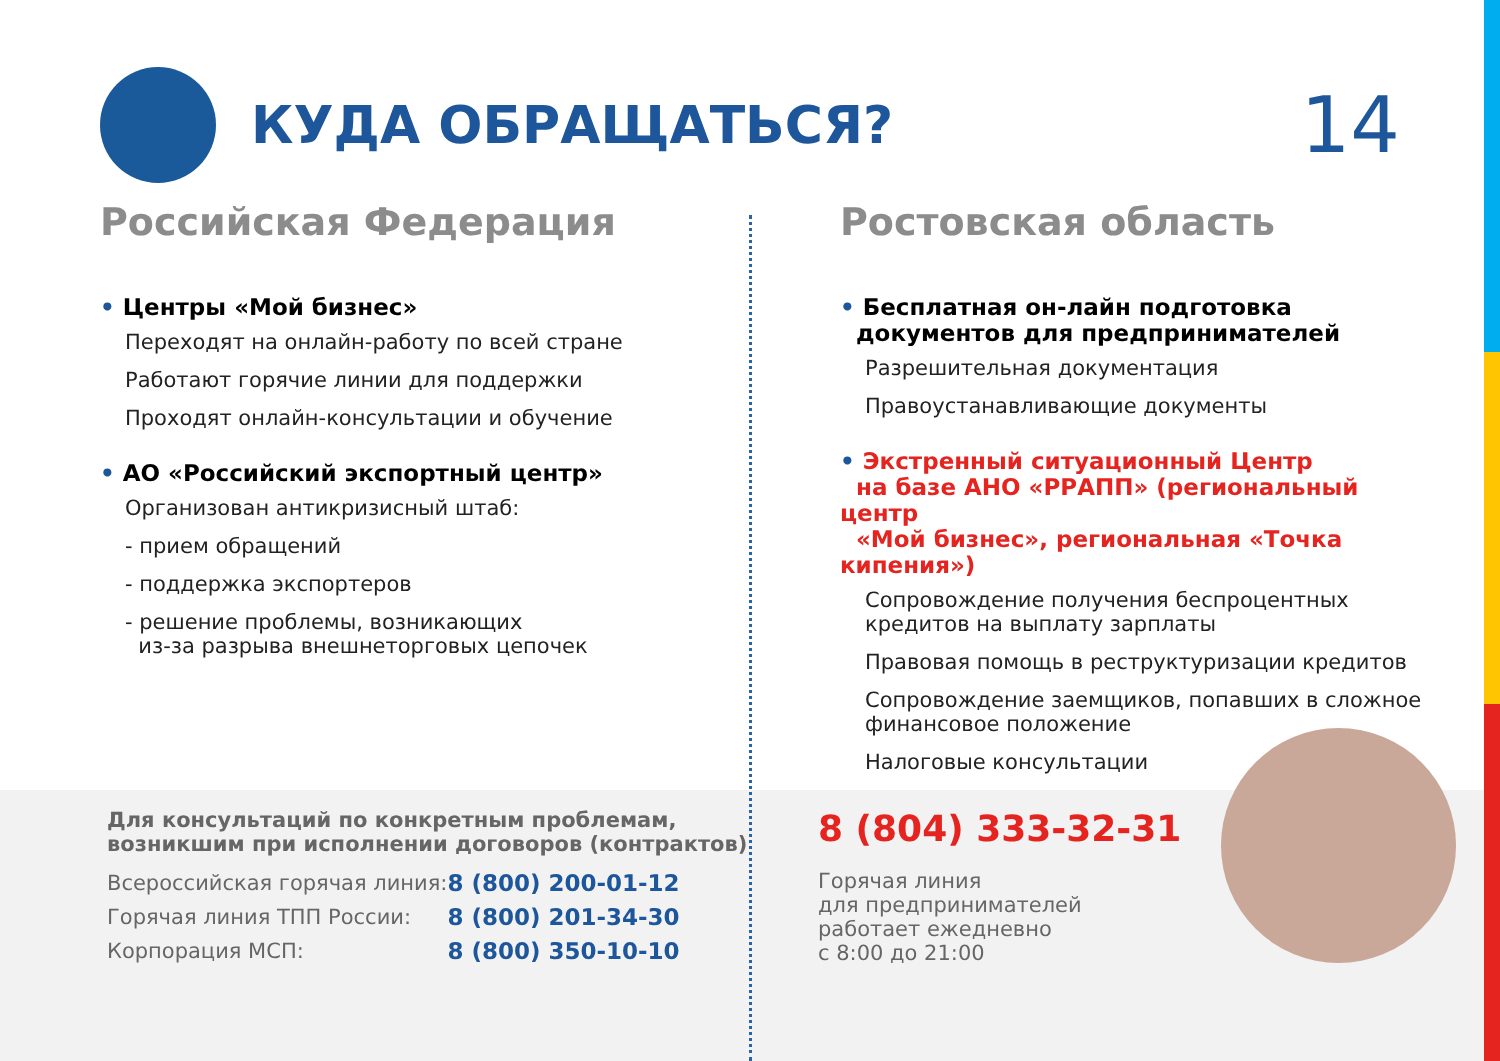КУДА ОБРАЩАТЬСЯ?
14
Российская Федерация
• Центры «Мой бизнес»
Переходят на онлайн-работу по всей стране
Работают горячие линии для поддержки
Проходят онлайн-консультации и обучение
• АО «Российский экспортный центр»
Организован антикризисный штаб:
- прием обращений
- поддержка экспортеров
- решение проблемы, возникающих
из-за разрыва внешнеторговых цепочек
Ростовская область
• Бесплатная он-лайн подготовка
документов для предпринимателей
Разрешительная документация
Правоустанавливающие документы
• Экстренный ситуационный Центр
на базе АНО «РРАПП» (региональный центр
«Мой бизнес», региональная «Точка кипения»)
Сопровождение получения беспроцентных кредитов на выплату зарплаты
Правовая помощь в реструктуризации кредитов
Сопровождение заемщиков, попавших в сложное финансовое положение
Налоговые консультации
Для консультаций по конкретным проблемам,
возникшим при исполнении договоров (контрактов)
| Всероссийская горячая линия: | 8 (800) 200-01-12 |
| Горячая линия ТПП России: | 8 (800) 201-34-30 |
| Корпорация МСП: | 8 (800) 350-10-10 |
8 (804) 333-32-31
Горячая линия
для предпринимателей
работает ежедневно
с 8:00 до 21:00